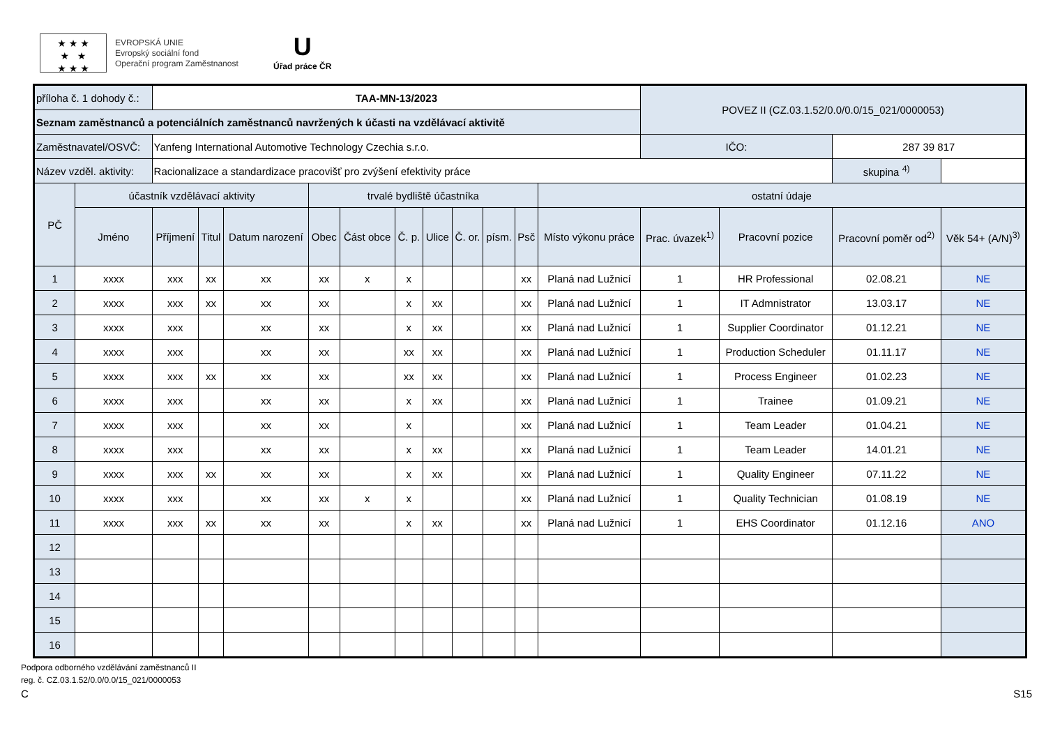★ ★ ★
★ ★
★ ★ ★
EVROPSKÁ UNIE
Evropský sociální fond
Operační program Zaměstnanost
U
Úřad práce ČR
| příloha č. 1 dohody č.: | | TAA-MN-13/2023 | | | | | | | | | | | POVEZ II (CZ.03.1.52/0.0/0.0/15_021/0000053) | | | |
| Seznam zaměstnanců a potenciálních zaměstnanců navržených k účasti na vzdělávací aktivitě | | | | | | | | | | | | | | | | |
| Zaměstnavatel/OSVČ: | | Yanfeng International Automotive Technology Czechia s.r.o. | | | | | | | | | | | IČO: | | 287 39 817 | |
| Název vzděl. aktivity: | | Racionalizace a standardizace pracovišť pro zvýšení efektivity práce | | | | | | | | | | | | | skupina <sup>4)</sup> | |
| PČ | účastník vzdělávací aktivity | | | | trvalé bydliště účastníka | | | | | | | ostatní údaje | | | | |
| | Jméno | Příjmení | Titul | Datum narození | Obec | Část obce | Č. p. | Ulice | Č. or. | písm. | Psč | Místo výkonu práce | Prac. úvazek<sup>1)</sup> | Pracovní pozice | Pracovní poměr od<sup>2)</sup> | Věk 54+ (A/N)<sup>3)</sup> |
| 1 | xxxx | xxx | xx | xx | xx | x | x | | | | xx | Planá nad Lužnicí | 1 | HR Professional | 02.08.21 | NE |
| 2 | xxxx | xxx | xx | xx | xx | | x | xx | | | xx | Planá nad Lužnicí | 1 | IT Admnistrator | 13.03.17 | NE |
| 3 | xxxx | xxx | | xx | xx | | x | xx | | | xx | Planá nad Lužnicí | 1 | Supplier Coordinator | 01.12.21 | NE |
| 4 | xxxx | xxx | | xx | xx | | xx | xx | | | xx | Planá nad Lužnicí | 1 | Production Scheduler | 01.11.17 | NE |
| 5 | xxxx | xxx | xx | xx | xx | | xx | xx | | | xx | Planá nad Lužnicí | 1 | Process Engineer | 01.02.23 | NE |
| 6 | xxxx | xxx | | xx | xx | | x | xx | | | xx | Planá nad Lužnicí | 1 | Trainee | 01.09.21 | NE |
| 7 | xxxx | xxx | | xx | xx | | x | | | | xx | Planá nad Lužnicí | 1 | Team Leader | 01.04.21 | NE |
| 8 | xxxx | xxx | | xx | xx | | x | xx | | | xx | Planá nad Lužnicí | 1 | Team Leader | 14.01.21 | NE |
| 9 | xxxx | xxx | xx | xx | xx | | x | xx | | | xx | Planá nad Lužnicí | 1 | Quality Engineer | 07.11.22 | NE |
| 10 | xxxx | xxx | | xx | xx | x | x | | | | xx | Planá nad Lužnicí | 1 | Quality Technician | 01.08.19 | NE |
| 11 | xxxx | xxx | xx | xx | xx | | x | xx | | | xx | Planá nad Lužnicí | 1 | EHS Coordinator | 01.12.16 | ANO |
| 12 | | | | | | | | | | | | | | | | |
| 13 | | | | | | | | | | | | | | | | |
| 14 | | | | | | | | | | | | | | | | |
| 15 | | | | | | | | | | | | | | | | |
| 16 | | | | | | | | | | | | | | | | |
Podpora odborného vzdělávání zaměstnanců II
reg. č. CZ.03.1.52/0.0/0.0/15_021/0000053
C S15